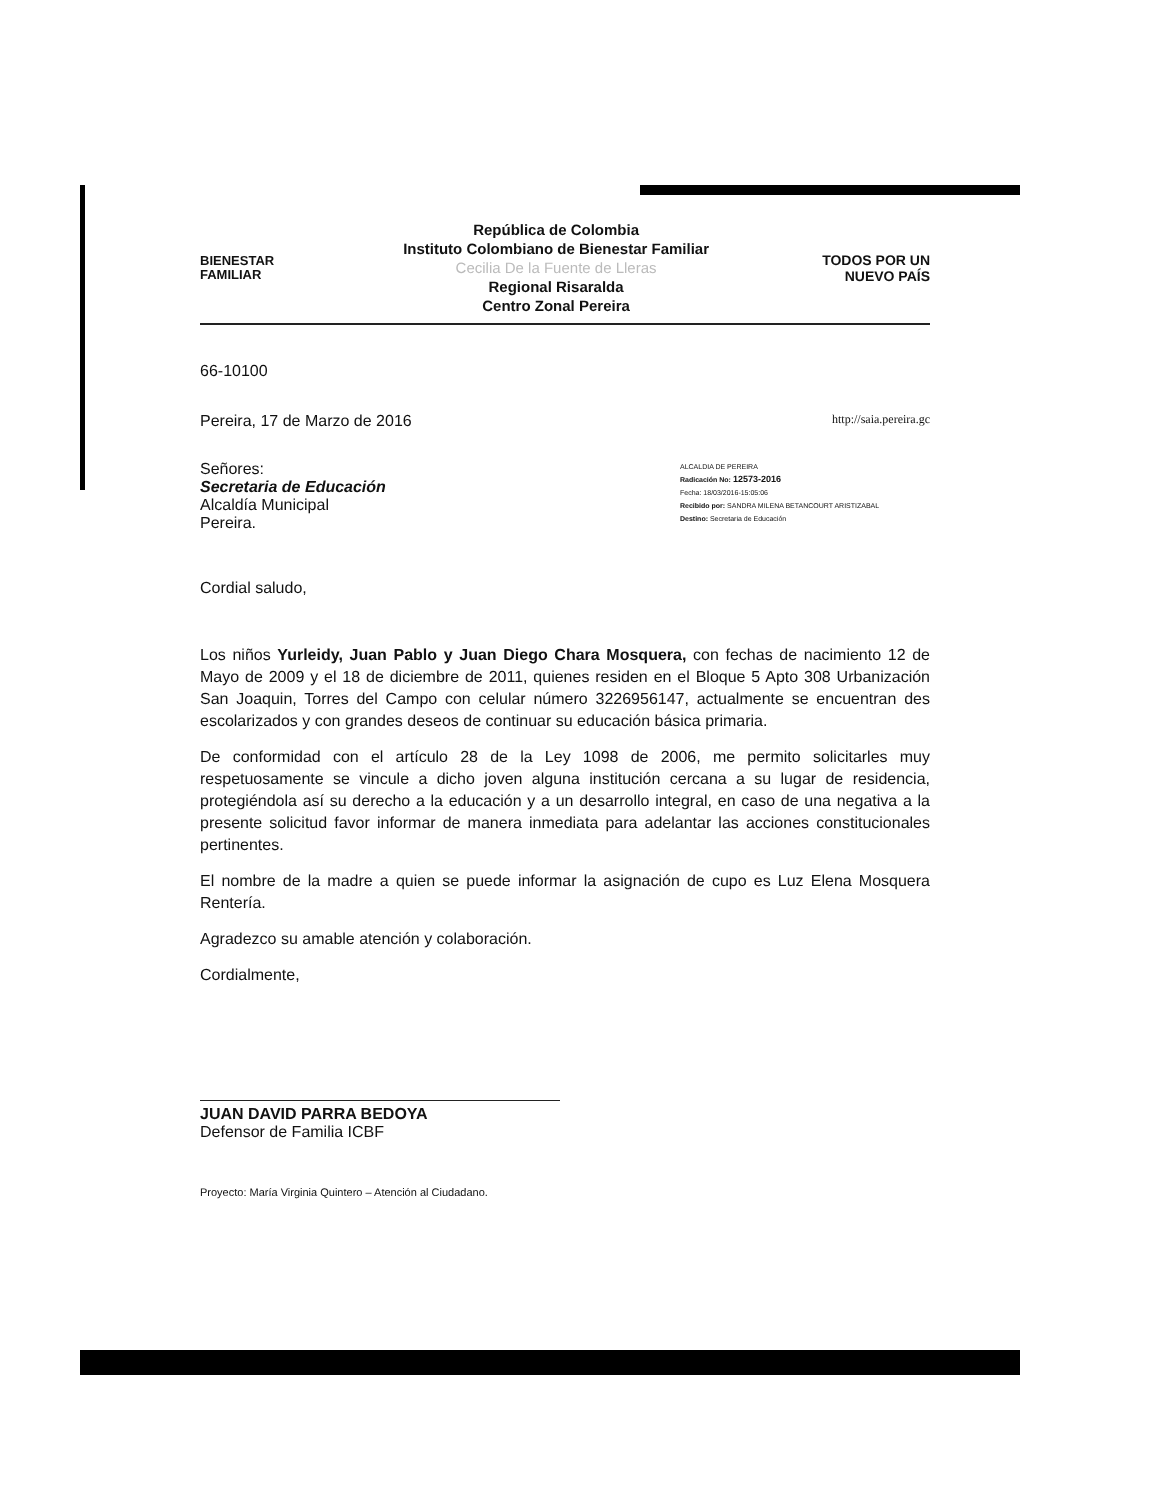BIENESTAR
FAMILIAR
República de Colombia
Instituto Colombiano de Bienestar Familiar
Cecilia De la Fuente de Lleras
Regional Risaralda
Centro Zonal Pereira
TODOS POR UN
NUEVO PAÍS
66-10100
Pereira, 17 de Marzo de 2016 http://saia.pereira.gc
Señores:
Secretaria de Educación
Alcaldía Municipal
Pereira.
ALCALDIA DE PEREIRA
Radicación No: 12573-2016
Fecha: 18/03/2016-15:05:06
Recibido por: SANDRA MILENA BETANCOURT ARISTIZABAL
Destino: Secretaria de Educación
Cordial saludo,
Los niños Yurleidy, Juan Pablo y Juan Diego Chara Mosquera, con fechas de nacimiento 12 de Mayo de 2009 y el 18 de diciembre de 2011, quienes residen en el Bloque 5 Apto 308 Urbanización San Joaquin, Torres del Campo con celular número 3226956147, actualmente se encuentran des escolarizados y con grandes deseos de continuar su educación básica primaria.
De conformidad con el artículo 28 de la Ley 1098 de 2006, me permito solicitarles muy respetuosamente se vincule a dicho joven alguna institución cercana a su lugar de residencia, protegiéndola así su derecho a la educación y a un desarrollo integral, en caso de una negativa a la presente solicitud favor informar de manera inmediata para adelantar las acciones constitucionales pertinentes.
El nombre de la madre a quien se puede informar la asignación de cupo es Luz Elena Mosquera Rentería.
Agradezco su amable atención y colaboración.
Cordialmente,
JUAN DAVID PARRA BEDOYA
Defensor de Familia ICBF
Proyecto: María Virginia Quintero – Atención al Ciudadano.